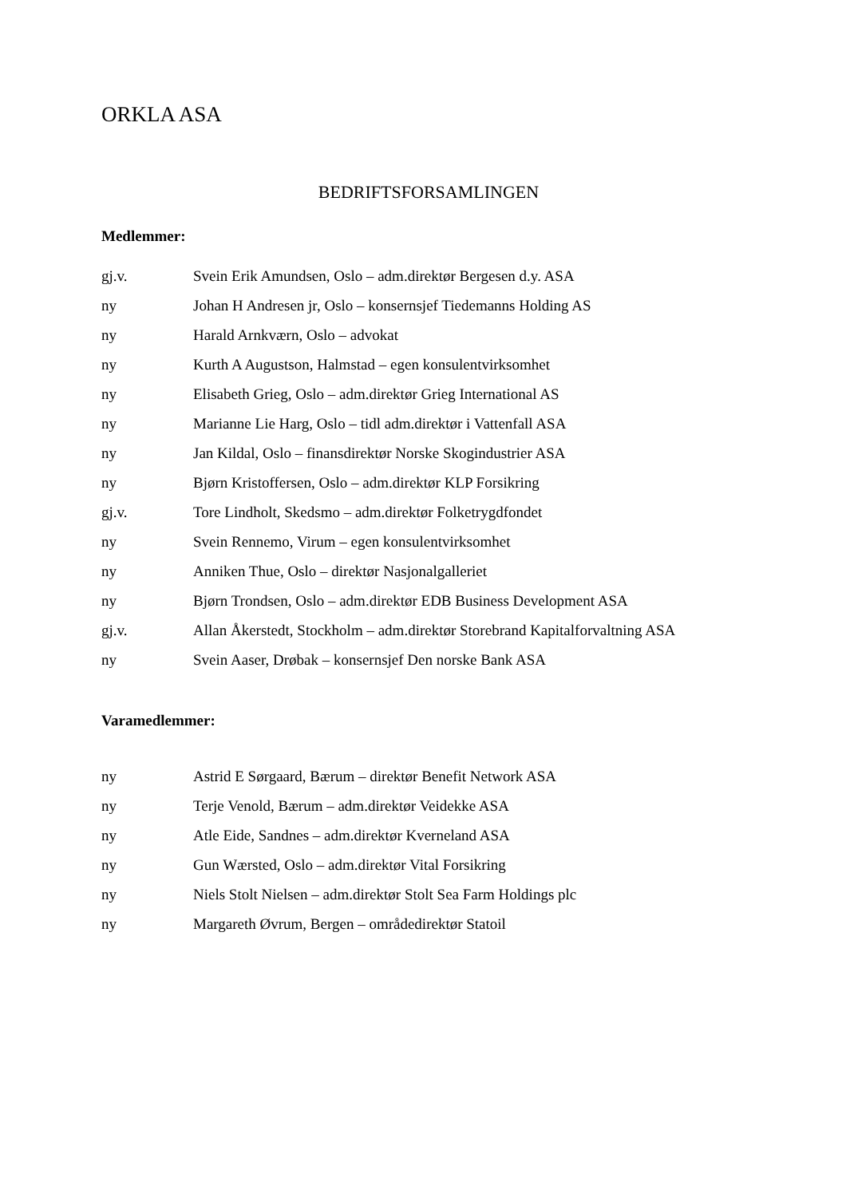ORKLA ASA
BEDRIFTSFORSAMLINGEN
Medlemmer:
gj.v. Svein Erik Amundsen, Oslo – adm.direktør Bergesen d.y. ASA
ny Johan H Andresen jr, Oslo – konsernsjef Tiedemanns Holding AS
ny Harald Arnkværn, Oslo – advokat
ny Kurth A Augustson, Halmstad – egen konsulentvirksomhet
ny Elisabeth Grieg, Oslo – adm.direktør Grieg International AS
ny Marianne Lie Harg, Oslo – tidl adm.direktør i Vattenfall ASA
ny Jan Kildal, Oslo – finansdirektør Norske Skogindustrier ASA
ny Bjørn Kristoffersen, Oslo – adm.direktør KLP Forsikring
gj.v. Tore Lindholt, Skedsmo – adm.direktør Folketrygdfondet
ny Svein Rennemo, Virum – egen konsulentvirksomhet
ny Anniken Thue, Oslo – direktør Nasjonalgalleriet
ny Bjørn Trondsen, Oslo – adm.direktør EDB Business Development ASA
gj.v. Allan Åkerstedt, Stockholm – adm.direktør Storebrand Kapitalforvaltning ASA
ny Svein Aaser, Drøbak – konsernsjef Den norske Bank ASA
Varamedlemmer:
ny Astrid E Sørgaard, Bærum – direktør Benefit Network ASA
ny Terje Venold, Bærum – adm.direktør Veidekke ASA
ny Atle Eide, Sandnes – adm.direktør Kverneland ASA
ny Gun Wærsted, Oslo – adm.direktør Vital Forsikring
ny Niels Stolt Nielsen – adm.direktør Stolt Sea Farm Holdings plc
ny Margareth Øvrum, Bergen – områdedirektør Statoil